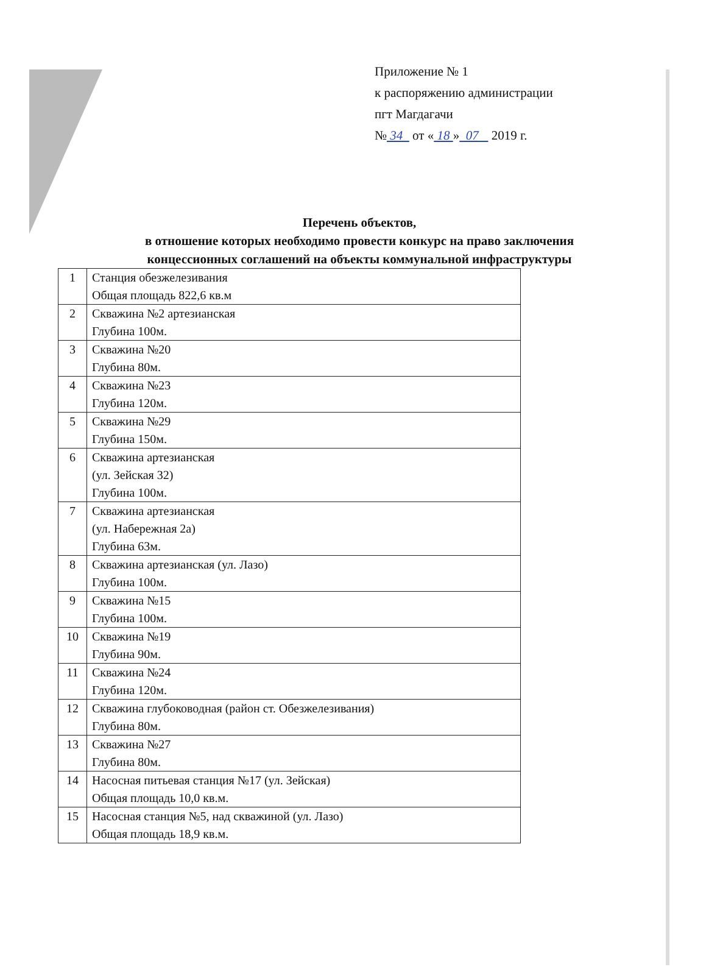Приложение № 1
к распоряжению администрации
пгт Магдагачи
№ 34 от « 18 » 07 2019 г.
Перечень объектов,
в отношение которых необходимо провести конкурс на право заключения концессионных соглашений на объекты коммунальной инфраструктуры
| 1 | Станция обезжелезивания Общая площадь 822,6 кв.м |
| 2 | Скважина №2 артезианская Глубина 100м. |
| 3 | Скважина №20 Глубина 80м. |
| 4 | Скважина №23 Глубина 120м. |
| 5 | Скважина №29 Глубина 150м. |
| 6 | Скважина артезианская (ул. Зейская 32) Глубина 100м. |
| 7 | Скважина артезианская (ул. Набережная 2а) Глубина 63м. |
| 8 | Скважина артезианская (ул. Лазо) Глубина 100м. |
| 9 | Скважина №15 Глубина 100м. |
| 10 | Скважина №19 Глубина 90м. |
| 11 | Скважина №24 Глубина 120м. |
| 12 | Скважина глубоководная (район ст. Обезжелезивания) Глубина 80м. |
| 13 | Скважина №27 Глубина 80м. |
| 14 | Насосная питьевая станция №17 (ул. Зейская) Общая площадь 10,0 кв.м. |
| 15 | Насосная станция №5, над скважиной (ул. Лазо) Общая площадь 18,9 кв.м. |